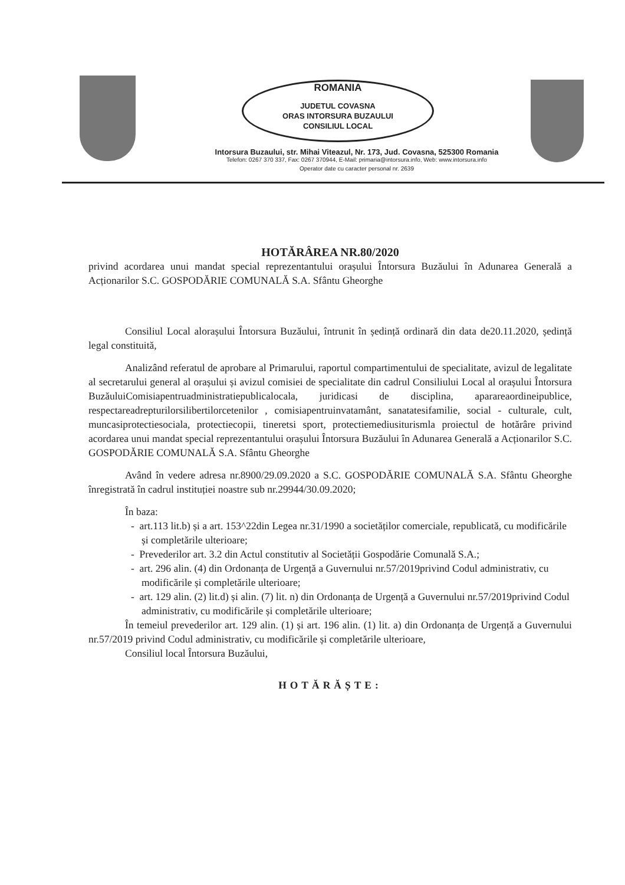ROMANIA
JUDETUL COVASNA
ORAS INTORSURA BUZAULUI
CONSILIUL LOCAL
Intorsura Buzaului, str. Mihai Viteazul, Nr. 173, Jud. Covasna, 525300 Romania
Telefon: 0267 370 337, Fax: 0267 370944, E-Mail: primaria@intorsura.info, Web: www.intorsura.info
Operator date cu caracter personal nr. 2639
HOTĂRÂREA NR.80/2020
privind acordarea unui mandat special reprezentantului orașului Întorsura Buzăului în Adunarea Generală a Acționarilor S.C. GOSPODĂRIE COMUNALĂ S.A. Sfântu Gheorghe
Consiliul Local alorașului Întorsura Buzăului, întrunit în ședință ordinară din data de20.11.2020, ședință legal constituită,
Analizând referatul de aprobare al Primarului, raportul compartimentului de specialitate, avizul de legalitate al secretarului general al orașului și avizul comisiei de specialitate din cadrul Consiliului Local al orașului Întorsura BuzăuluiComisiapentruadministratiepublicalocala, juridicasi de disciplina, apararea​ordineipublice, respectareadrepturilorsilibertilorcetenilor , comisiapentruinvatamânt, sanatatesifamilie, social - culturale, cult, muncasiprotectiesociala, protectiecopii, tineretsi sport, protectiemediusiturismla proiectul de hotărâre privind acordarea unui mandat special reprezentantului orașului Întorsura Buzăului în Adunarea Generală a Acționarilor S.C. GOSPODĂRIE COMUNALĂ S.A. Sfântu Gheorghe
Având în vedere adresa nr.8900/29.09.2020 a S.C. GOSPODĂRIE COMUNALĂ S.A. Sfântu Gheorghe înregistrată în cadrul instituției noastre sub nr.29944/30.09.2020;
În baza:
- art.113 lit.b) și a art. 153^22din Legea nr.31/1990 a societăților comerciale, republicată, cu modificările și completările ulterioare;
- Prevederilor art. 3.2 din Actul constitutiv al Societății Gospodărie Comunală S.A.;
- art. 296 alin. (4) din Ordonanța de Urgență a Guvernului nr.57/2019privind Codul administrativ, cu modificările și completările ulterioare;
- art. 129 alin. (2) lit.d) și alin. (7) lit. n) din Ordonanța de Urgență a Guvernului nr.57/2019privind Codul administrativ, cu modificările și completările ulterioare;
În temeiul prevederilor art. 129 alin. (1) și art. 196 alin. (1) lit. a) din Ordonanța de Urgență a Guvernului nr.57/2019 privind Codul administrativ, cu modificările și completările ulterioare,
Consiliul local Întorsura Buzăului,
HOTĂRĂȘTE: